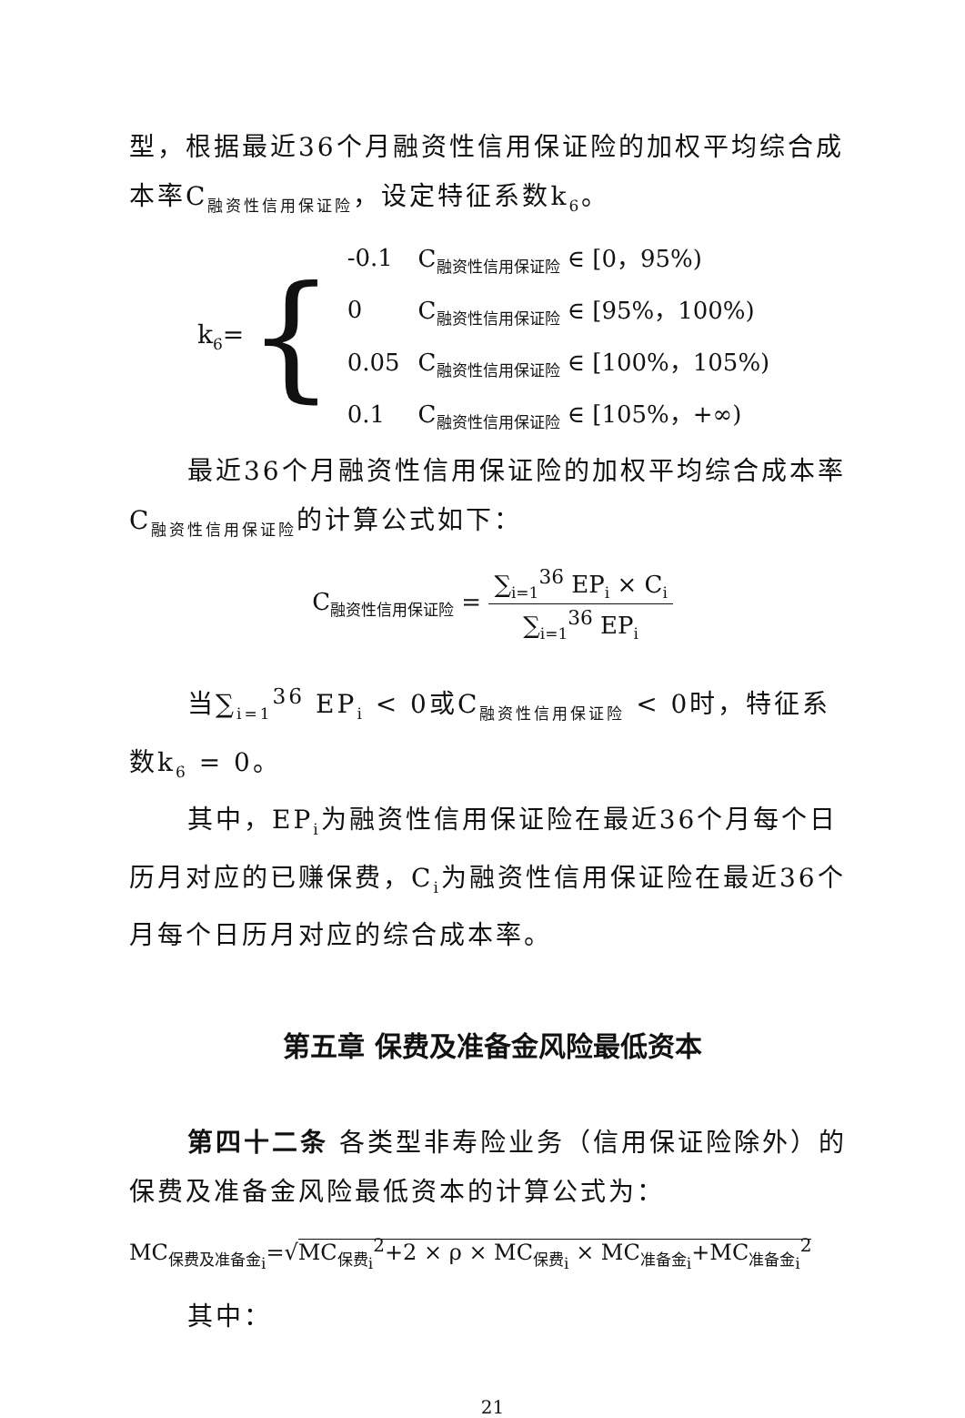型，根据最近36个月融资性信用保证险的加权平均综合成本率C<sub>融资性信用保证险</sub>，设定特征系数k<sub>6</sub>。
k<sub>6</sub>= {
| -0.1 | C<sub>融资性信用保证险</sub> ∈ [0，95%) |
| 0 | C<sub>融资性信用保证险</sub> ∈ [95%，100%) |
| 0.05 | C<sub>融资性信用保证险</sub> ∈ [100%，105%) |
| 0.1 | C<sub>融资性信用保证险</sub> ∈ [105%，+∞) |
最近36个月融资性信用保证险的加权平均综合成本率C<sub>融资性信用保证险</sub>的计算公式如下：
C<sub>融资性信用保证险</sub> = ∑<sub>i=1</sub><sup>36</sup> EP<sub>i</sub> × C<sub>i</sub> ∑<sub>i=1</sub><sup>36</sup> EP<sub>i</sub>
当∑<sub>i=1</sub><sup>36</sup> EP<sub>i</sub> < 0或C<sub>融资性信用保证险</sub> < 0时，特征系数k<sub>6</sub> = 0。
其中，EP<sub>i</sub>为融资性信用保证险在最近36个月每个日历月对应的已赚保费，C<sub>i</sub>为融资性信用保证险在最近36个月每个日历月对应的综合成本率。
第五章 保费及准备金风险最低资本
第四十二条 各类型非寿险业务（信用保证险除外）的保费及准备金风险最低资本的计算公式为：
MC<sub>保费及准备金<sub>i</sub></sub>=√MC<sub>保费<sub>i</sub></sub><sup>2</sup>+2 × ρ × MC<sub>保费<sub>i</sub></sub> × MC<sub>准备金<sub>i</sub></sub>+MC<sub>准备金<sub>i</sub></sub><sup>2</sup>
其中：
21